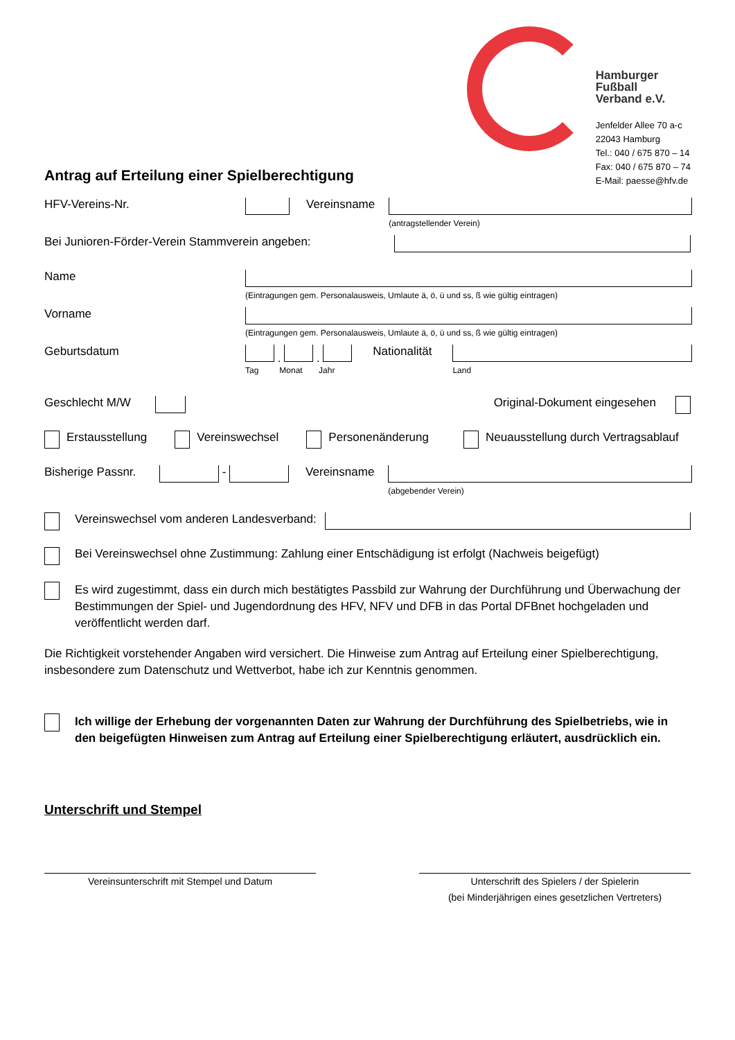Hamburger
Fußball
Verband e.V.
Jenfelder Allee 70 a-c
22043 Hamburg
Tel.: 040 / 675 870 – 14
Fax: 040 / 675 870 – 74
E-Mail: paesse@hfv.de
Antrag auf Erteilung einer Spielberechtigung
HFV-Vereins-Nr. Vereinsname
(antragstellender Verein)
Bei Junioren-Förder-Verein Stammverein angeben:
Name
(Eintragungen gem. Personalausweis, Umlaute ä, ö, ü und ss, ß wie gültig eintragen)
Vorname
(Eintragungen gem. Personalausweis, Umlaute ä, ö, ü und ss, ß wie gültig eintragen)
Geburtsdatum . .
Tag Monat Jahr
Nationalität
Land
Geschlecht M/W Original-Dokument eingesehen
Erstausstellung Vereinswechsel Personenänderung Neuausstellung durch Vertragsablauf
Bisherige Passnr. - Vereinsname
(abgebender Verein)
Vereinswechsel vom anderen Landesverband:
Bei Vereinswechsel ohne Zustimmung: Zahlung einer Entschädigung ist erfolgt (Nachweis beigefügt)
Es wird zugestimmt, dass ein durch mich bestätigtes Passbild zur Wahrung der Durchführung und Überwachung der Bestimmungen der Spiel- und Jugendordnung des HFV, NFV und DFB in das Portal DFBnet hochgeladen und veröffentlicht werden darf.
Die Richtigkeit vorstehender Angaben wird versichert. Die Hinweise zum Antrag auf Erteilung einer Spielberechtigung, insbesondere zum Datenschutz und Wettverbot, habe ich zur Kenntnis genommen.
Ich willige der Erhebung der vorgenannten Daten zur Wahrung der Durchführung des Spielbetriebs, wie in den beigefügten Hinweisen zum Antrag auf Erteilung einer Spielberechtigung erläutert, ausdrücklich ein.
Unterschrift und Stempel
Vereinsunterschrift mit Stempel und Datum Unterschrift des Spielers / der Spielerin
(bei Minderjährigen eines gesetzlichen Vertreters)